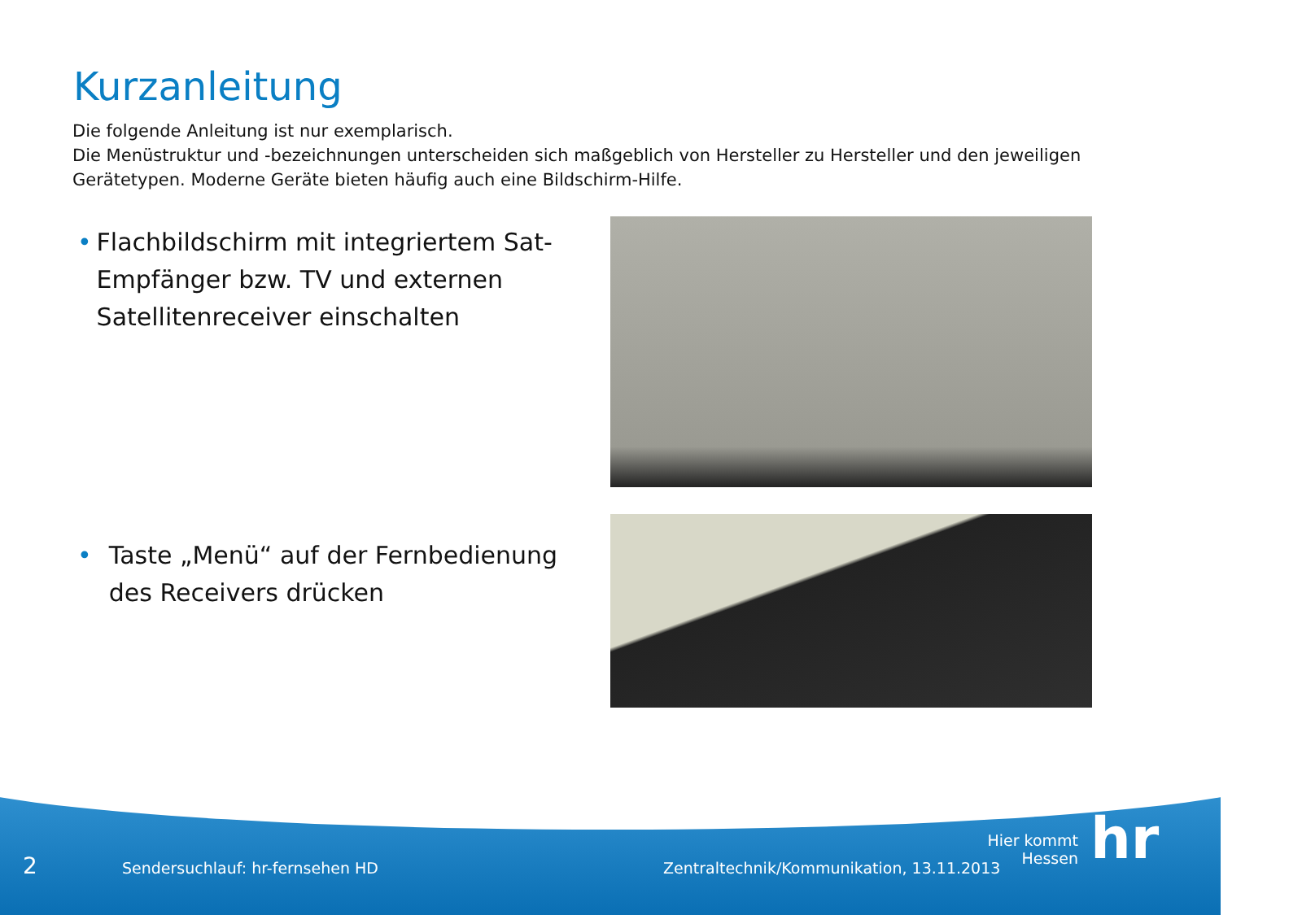Kurzanleitung
Die folgende Anleitung ist nur exemplarisch.
Die Menüstruktur und -bezeichnungen unterscheiden sich maßgeblich von Hersteller zu Hersteller und den jeweiligen Gerätetypen. Moderne Geräte bieten häufig auch eine Bildschirm-Hilfe.
• Flachbildschirm mit integriertem Sat-Empfänger bzw. TV und externen Satellitenreceiver einschalten
• Taste „Menü“ auf der Fernbedienung des Receivers drücken
2
Sendersuchlauf: hr-fernsehen HD
Zentraltechnik/Kommunikation, 13.11.2013
Hier kommt Hessen
hr